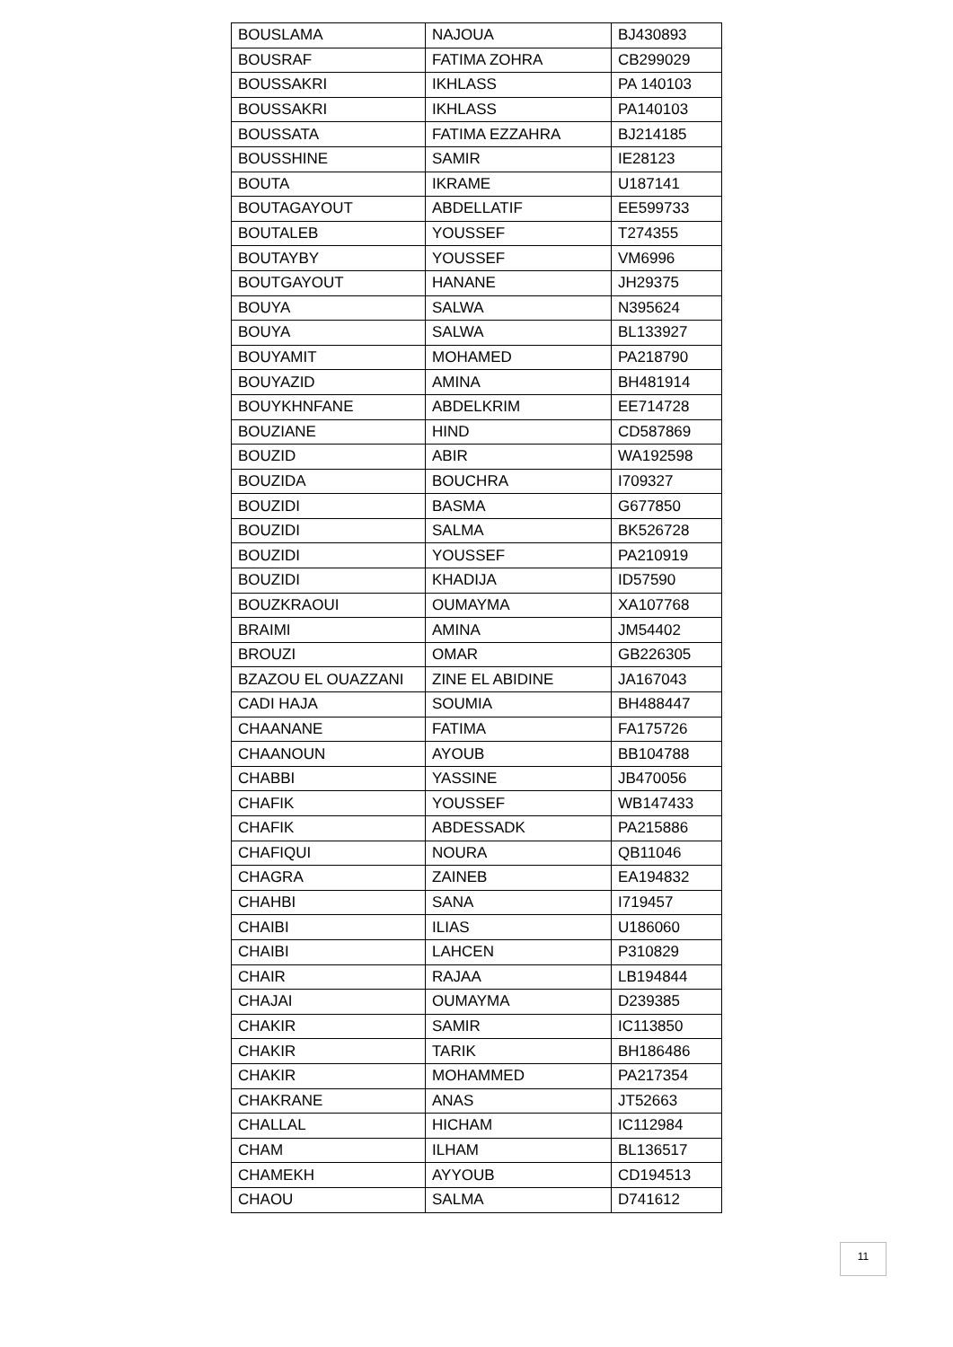| BOUSLAMA | NAJOUA | BJ430893 |
| BOUSRAF | FATIMA ZOHRA | CB299029 |
| BOUSSAKRI | IKHLASS | PA 140103 |
| BOUSSAKRI | IKHLASS | PA140103 |
| BOUSSATA | FATIMA EZZAHRA | BJ214185 |
| BOUSSHINE | SAMIR | IE28123 |
| BOUTA | IKRAME | U187141 |
| BOUTAGAYOUT | ABDELLATIF | EE599733 |
| BOUTALEB | YOUSSEF | T274355 |
| BOUTAYBY | YOUSSEF | VM6996 |
| BOUTGAYOUT | HANANE | JH29375 |
| BOUYA | SALWA | N395624 |
| BOUYA | SALWA | BL133927 |
| BOUYAMIT | MOHAMED | PA218790 |
| BOUYAZID | AMINA | BH481914 |
| BOUYKHNFANE | ABDELKRIM | EE714728 |
| BOUZIANE | HIND | CD587869 |
| BOUZID | ABIR | WA192598 |
| BOUZIDA | BOUCHRA | I709327 |
| BOUZIDI | BASMA | G677850 |
| BOUZIDI | SALMA | BK526728 |
| BOUZIDI | YOUSSEF | PA210919 |
| BOUZIDI | KHADIJA | ID57590 |
| BOUZKRAOUI | OUMAYMA | XA107768 |
| BRAIMI | AMINA | JM54402 |
| BROUZI | OMAR | GB226305 |
| BZAZOU EL OUAZZANI | ZINE EL ABIDINE | JA167043 |
| CADI HAJA | SOUMIA | BH488447 |
| CHAANANE | FATIMA | FA175726 |
| CHAANOUN | AYOUB | BB104788 |
| CHABBI | YASSINE | JB470056 |
| CHAFIK | YOUSSEF | WB147433 |
| CHAFIK | ABDESSADK | PA215886 |
| CHAFIQUI | NOURA | QB11046 |
| CHAGRA | ZAINEB | EA194832 |
| CHAHBI | SANA | I719457 |
| CHAIBI | ILIAS | U186060 |
| CHAIBI | LAHCEN | P310829 |
| CHAIR | RAJAA | LB194844 |
| CHAJAI | OUMAYMA | D239385 |
| CHAKIR | SAMIR | IC113850 |
| CHAKIR | TARIK | BH186486 |
| CHAKIR | MOHAMMED | PA217354 |
| CHAKRANE | ANAS | JT52663 |
| CHALLAL | HICHAM | IC112984 |
| CHAM | ILHAM | BL136517 |
| CHAMEKH | AYYOUB | CD194513 |
| CHAOU | SALMA | D741612 |
11